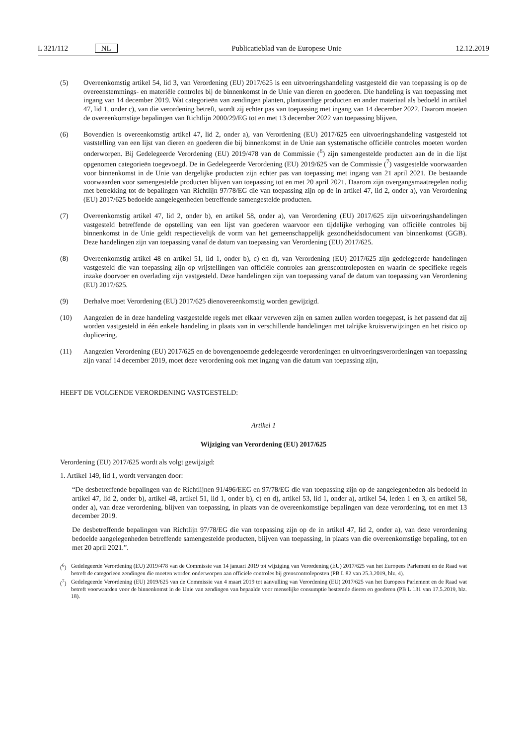L 321/112 NL Publicatieblad van de Europese Unie 12.12.2019
(5) Overeenkomstig artikel 54, lid 3, van Verordening (EU) 2017/625 is een uitvoeringshandeling vastgesteld die van toepassing is op de overeenstemmings- en materiële controles bij de binnenkomst in de Unie van dieren en goederen. Die handeling is van toepassing met ingang van 14 december 2019. Wat categorieën van zendingen planten, plantaardige producten en ander materiaal als bedoeld in artikel 47, lid 1, onder c), van die verordening betreft, wordt zij echter pas van toepassing met ingang van 14 december 2022. Daarom moeten de overeenkomstige bepalingen van Richtlijn 2000/29/EG tot en met 13 december 2022 van toepassing blijven.
(6) Bovendien is overeenkomstig artikel 47, lid 2, onder a), van Verordening (EU) 2017/625 een uitvoeringshandeling vastgesteld tot vaststelling van een lijst van dieren en goederen die bij binnenkomst in de Unie aan systematische officiële controles moeten worden onderworpen. Bij Gedelegeerde Verordening (EU) 2019/478 van de Commissie (<sup>6</sup>) zijn samengestelde producten aan de in die lijst opgenomen categorieën toegevoegd. De in Gedelegeerde Verordening (EU) 2019/625 van de Commissie (<sup>7</sup>) vastgestelde voorwaarden voor binnenkomst in de Unie van dergelijke producten zijn echter pas van toepassing met ingang van 21 april 2021. De bestaande voorwaarden voor samengestelde producten blijven van toepassing tot en met 20 april 2021. Daarom zijn overgangsmaatregelen nodig met betrekking tot de bepalingen van Richtlijn 97/78/EG die van toepassing zijn op de in artikel 47, lid 2, onder a), van Verordening (EU) 2017/625 bedoelde aangelegenheden betreffende samengestelde producten.
(7) Overeenkomstig artikel 47, lid 2, onder b), en artikel 58, onder a), van Verordening (EU) 2017/625 zijn uitvoeringshandelingen vastgesteld betreffende de opstelling van een lijst van goederen waarvoor een tijdelijke verhoging van officiële controles bij binnenkomst in de Unie geldt respectievelijk de vorm van het gemeenschappelijk gezondheidsdocument van binnenkomst (GGB). Deze handelingen zijn van toepassing vanaf de datum van toepassing van Verordening (EU) 2017/625.
(8) Overeenkomstig artikel 48 en artikel 51, lid 1, onder b), c) en d), van Verordening (EU) 2017/625 zijn gedelegeerde handelingen vastgesteld die van toepassing zijn op vrijstellingen van officiële controles aan grenscontroleposten en waarin de specifieke regels inzake doorvoer en overlading zijn vastgesteld. Deze handelingen zijn van toepassing vanaf de datum van toepassing van Verordening (EU) 2017/625.
(9) Derhalve moet Verordening (EU) 2017/625 dienovereenkomstig worden gewijzigd.
(10) Aangezien de in deze handeling vastgestelde regels met elkaar verweven zijn en samen zullen worden toegepast, is het passend dat zij worden vastgesteld in één enkele handeling in plaats van in verschillende handelingen met talrijke kruisverwijzingen en het risico op duplicering.
(11) Aangezien Verordening (EU) 2017/625 en de bovengenoemde gedelegeerde verordeningen en uitvoeringsverordeningen van toepassing zijn vanaf 14 december 2019, moet deze verordening ook met ingang van die datum van toepassing zijn,
HEEFT DE VOLGENDE VERORDENING VASTGESTELD:
Artikel 1
Wijziging van Verordening (EU) 2017/625
Verordening (EU) 2017/625 wordt als volgt gewijzigd:
1. Artikel 149, lid 1, wordt vervangen door:
“De desbetreffende bepalingen van de Richtlijnen 91/496/EEG en 97/78/EG die van toepassing zijn op de aangelegenheden als bedoeld in artikel 47, lid 2, onder b), artikel 48, artikel 51, lid 1, onder b), c) en d), artikel 53, lid 1, onder a), artikel 54, leden 1 en 3, en artikel 58, onder a), van deze verordening, blijven van toepassing, in plaats van de overeenkomstige bepalingen van deze verordening, tot en met 13 december 2019.
De desbetreffende bepalingen van Richtlijn 97/78/EG die van toepassing zijn op de in artikel 47, lid 2, onder a), van deze verordening bedoelde aangelegenheden betreffende samengestelde producten, blijven van toepassing, in plaats van die overeenkomstige bepaling, tot en met 20 april 2021.”.
(<sup>6</sup>) Gedelegeerde Verordening (EU) 2019/478 van de Commissie van 14 januari 2019 tot wijziging van Verordening (EU) 2017/625 van het Europees Parlement en de Raad wat betreft de categorieën zendingen die moeten worden onderworpen aan officiële controles bij grenscontroleposten (PB L 82 van 25.3.2019, blz. 4).
(<sup>7</sup>) Gedelegeerde Verordening (EU) 2019/625 van de Commissie van 4 maart 2019 tot aanvulling van Verordening (EU) 2017/625 van het Europees Parlement en de Raad wat betreft voorwaarden voor de binnenkomst in de Unie van zendingen van bepaalde voor menselijke consumptie bestemde dieren en goederen (PB L 131 van 17.5.2019, blz. 18).